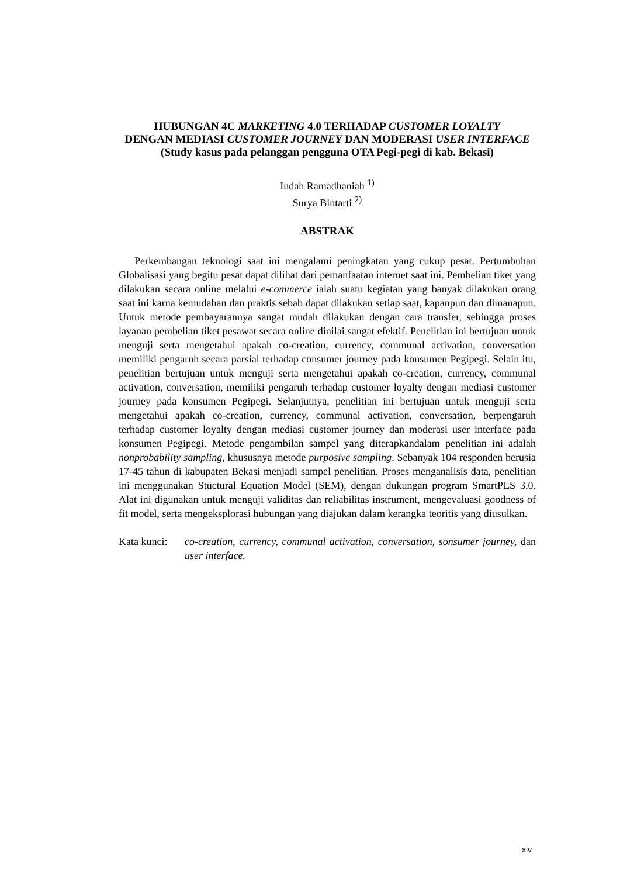HUBUNGAN 4C MARKETING 4.0 TERHADAP CUSTOMER LOYALTY
DENGAN MEDIASI CUSTOMER JOURNEY DAN MODERASI USER INTERFACE
(Study kasus pada pelanggan pengguna OTA Pegi-pegi di kab. Bekasi)
Indah Ramadhaniah <sup>1)</sup>
Surya Bintarti <sup>2)</sup>
ABSTRAK
Perkembangan teknologi saat ini mengalami peningkatan yang cukup pesat. Pertumbuhan Globalisasi yang begitu pesat dapat dilihat dari pemanfaatan internet saat ini. Pembelian tiket yang dilakukan secara online melalui e-commerce ialah suatu kegiatan yang banyak dilakukan orang saat ini karna kemudahan dan praktis sebab dapat dilakukan setiap saat, kapanpun dan dimanapun. Untuk metode pembayarannya sangat mudah dilakukan dengan cara transfer, sehingga proses layanan pembelian tiket pesawat secara online dinilai sangat efektif. Penelitian ini bertujuan untuk menguji serta mengetahui apakah co-creation, currency, communal activation, conversation memiliki pengaruh secara parsial terhadap consumer journey pada konsumen Pegipegi. Selain itu, penelitian bertujuan untuk menguji serta mengetahui apakah co-creation, currency, communal activation, conversation, memiliki pengaruh terhadap customer loyalty dengan mediasi customer journey pada konsumen Pegipegi. Selanjutnya, penelitian ini bertujuan untuk menguji serta mengetahui apakah co-creation, currency, communal activation, conversation, berpengaruh terhadap customer loyalty dengan mediasi customer journey dan moderasi user interface pada konsumen Pegipegi. Metode pengambilan sampel yang diterapkandalam penelitian ini adalah nonprobability sampling, khususnya metode purposive sampling. Sebanyak 104 responden berusia 17-45 tahun di kabupaten Bekasi menjadi sampel penelitian. Proses menganalisis data, penelitian ini menggunakan Stuctural Equation Model (SEM), dengan dukungan program SmartPLS 3.0. Alat ini digunakan untuk menguji validitas dan reliabilitas instrument, mengevaluasi goodness of fit model, serta mengeksplorasi hubungan yang diajukan dalam kerangka teoritis yang diusulkan.
Kata kunci: co-creation, currency, communal activation, conversation, sonsumer journey, dan user interface.
xiv